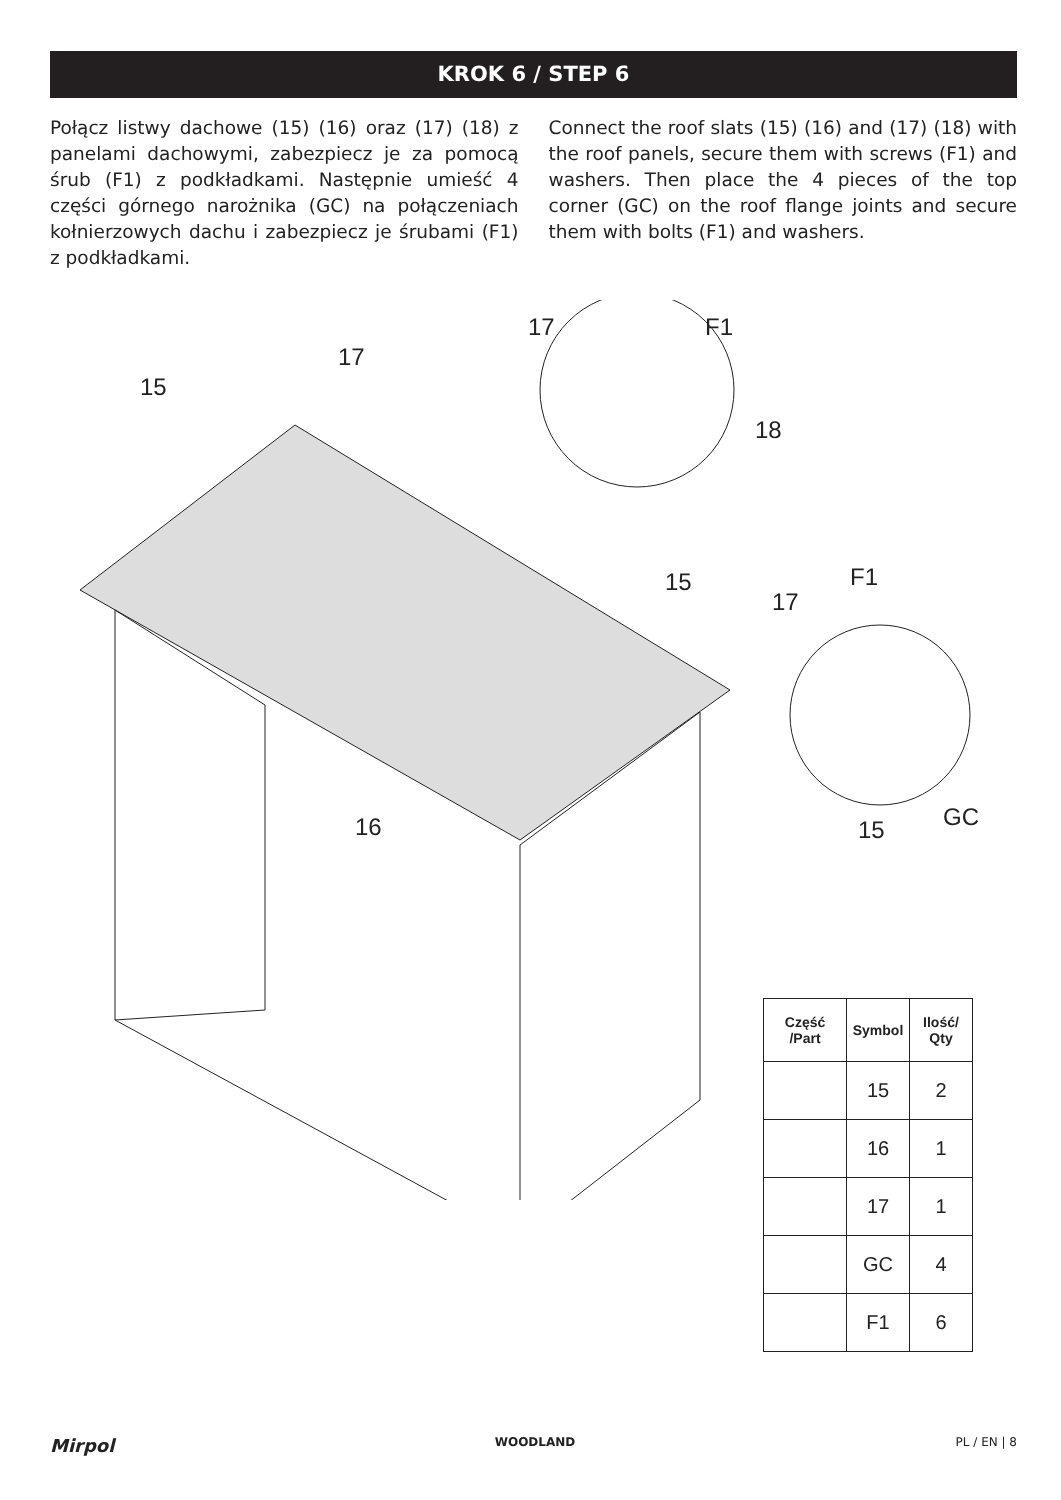KROK 6 / STEP 6
Połącz listwy dachowe (15) (16) oraz (17) (18) z panelami dachowymi, zabezpiecz je za pomocą śrub (F1) z podkładkami. Następnie umieść 4 części górnego narożnika (GC) na połączeniach kołnierzowych dachu i zabezpiecz je śrubami (F1) z podkładkami.
Connect the roof slats (15) (16) and (17) (18) with the roof panels, secure them with screws (F1) and washers. Then place the 4 pieces of the top corner (GC) on the roof flange joints and secure them with bolts (F1) and washers.
15
17
17
F1
18
15
17
F1
16
15
GC
| Część /Part | Symbol | Ilość/ Qty |
| --- | --- | --- |
| | 15 | 2 |
| | 16 | 1 |
| | 17 | 1 |
| | GC | 4 |
| | F1 | 6 |
Mirpol WOODLAND PL / EN | 8